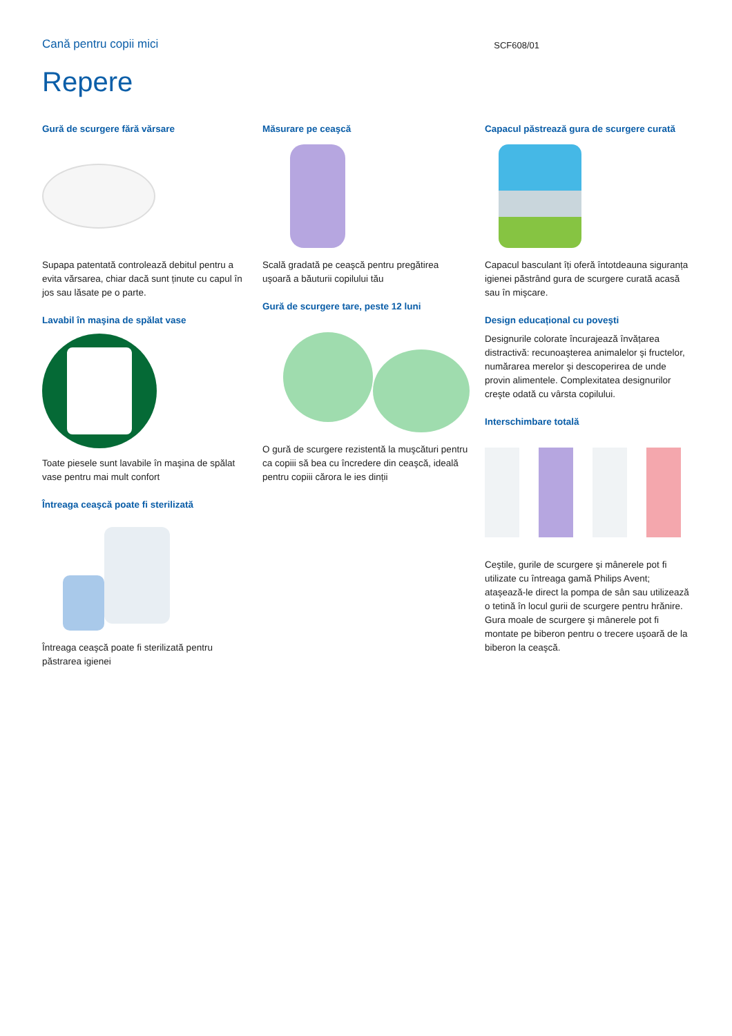Cană pentru copii mici
SCF608/01
Repere
Gură de scurgere fără vărsare
Supapa patentată controlează debitul pentru a evita vărsarea, chiar dacă sunt ținute cu capul în jos sau lăsate pe o parte.
Lavabil în maşina de spălat vase
Toate piesele sunt lavabile în maşina de spălat vase pentru mai mult confort
Întreaga ceaşcă poate fi sterilizată
Întreaga ceaşcă poate fi sterilizată pentru păstrarea igienei
Măsurare pe ceaşcă
Scală gradată pe ceaşcă pentru pregătirea uşoară a băuturii copilului tău
Gură de scurgere tare, peste 12 luni
O gură de scurgere rezistentă la muşcături pentru ca copiii să bea cu încredere din ceaşcă, ideală pentru copiii cărora le ies dinții
Capacul păstrează gura de scurgere curată
Capacul basculant îți oferă întotdeauna siguranța igienei păstrând gura de scurgere curată acasă sau în mişcare.
Design educațional cu poveşti
Designurile colorate încurajează învățarea distractivă: recunoaşterea animalelor şi fructelor, numărarea merelor şi descoperirea de unde provin alimentele. Complexitatea designurilor creşte odată cu vârsta copilului.
Interschimbare totală
Ceştile, gurile de scurgere şi mânerele pot fi utilizate cu întreaga gamă Philips Avent; ataşează-le direct la pompa de sân sau utilizează o tetină în locul gurii de scurgere pentru hrănire. Gura moale de scurgere şi mânerele pot fi montate pe biberon pentru o trecere uşoară de la biberon la ceaşcă.